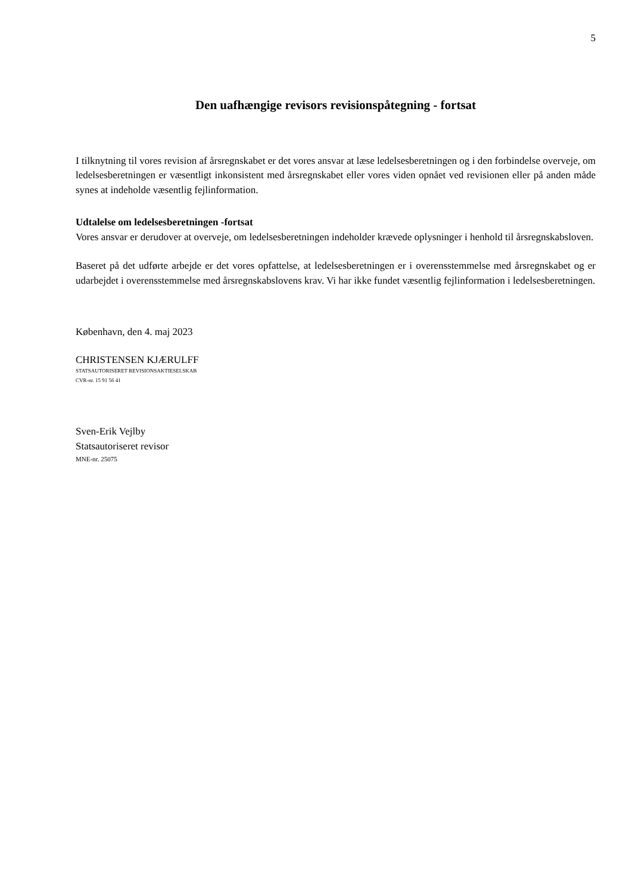5
Den uafhængige revisors revisionspåtegning - fortsat
I tilknytning til vores revision af årsregnskabet er det vores ansvar at læse ledelsesberetningen og i den forbindelse overveje, om ledelsesberetningen er væsentligt inkonsistent med årsregnskabet eller vores viden opnået ved revisionen eller på anden måde synes at indeholde væsentlig fejlinformation.
Udtalelse om ledelsesberetningen -fortsat
Vores ansvar er derudover at overveje, om ledelsesberetningen indeholder krævede oplysninger i henhold til årsregnskabsloven.
Baseret på det udførte arbejde er det vores opfattelse, at ledelsesberetningen er i overensstemmelse med årsregnskabet og er udarbejdet i overensstemmelse med årsregnskabslovens krav. Vi har ikke fundet væsentlig fejlinformation i ledelsesberetningen.
København, den 4. maj 2023
CHRISTENSEN KJÆRULFF
STATSAUTORISERET REVISIONSAKTIESELSKAB
CVR-nr. 15 91 56 41
Sven-Erik Vejlby
Statsautoriseret revisor
MNE-nr. 25075